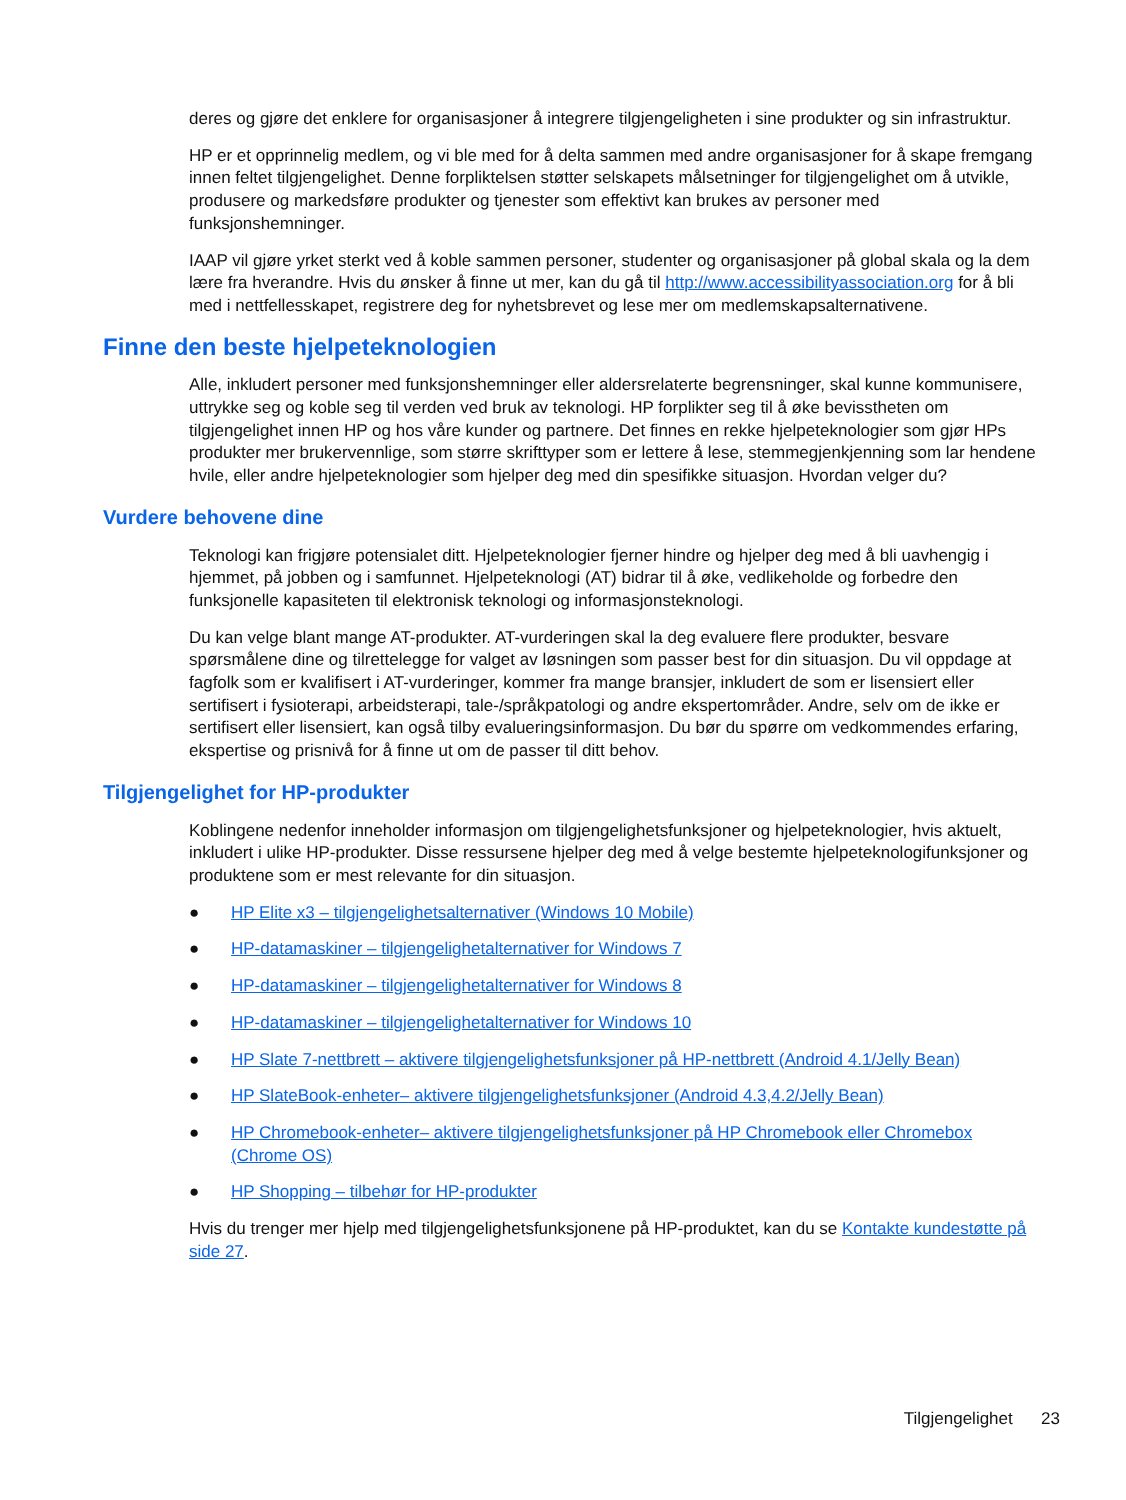deres og gjøre det enklere for organisasjoner å integrere tilgjengeligheten i sine produkter og sin infrastruktur.
HP er et opprinnelig medlem, og vi ble med for å delta sammen med andre organisasjoner for å skape fremgang innen feltet tilgjengelighet. Denne forpliktelsen støtter selskapets målsetninger for tilgjengelighet om å utvikle, produsere og markedsføre produkter og tjenester som effektivt kan brukes av personer med funksjonshemninger.
IAAP vil gjøre yrket sterkt ved å koble sammen personer, studenter og organisasjoner på global skala og la dem lære fra hverandre. Hvis du ønsker å finne ut mer, kan du gå til http://www.accessibilityassociation.org for å bli med i nettfellesskapet, registrere deg for nyhetsbrevet og lese mer om medlemskapsalternativene.
Finne den beste hjelpeteknologien
Alle, inkludert personer med funksjonshemninger eller aldersrelaterte begrensninger, skal kunne kommunisere, uttrykke seg og koble seg til verden ved bruk av teknologi. HP forplikter seg til å øke bevisstheten om tilgjengelighet innen HP og hos våre kunder og partnere. Det finnes en rekke hjelpeteknologier som gjør HPs produkter mer brukervennlige, som større skrifttyper som er lettere å lese, stemmegjenkjenning som lar hendene hvile, eller andre hjelpeteknologier som hjelper deg med din spesifikke situasjon. Hvordan velger du?
Vurdere behovene dine
Teknologi kan frigjøre potensialet ditt. Hjelpeteknologier fjerner hindre og hjelper deg med å bli uavhengig i hjemmet, på jobben og i samfunnet. Hjelpeteknologi (AT) bidrar til å øke, vedlikeholde og forbedre den funksjonelle kapasiteten til elektronisk teknologi og informasjonsteknologi.
Du kan velge blant mange AT-produkter. AT-vurderingen skal la deg evaluere flere produkter, besvare spørsmålene dine og tilrettelegge for valget av løsningen som passer best for din situasjon. Du vil oppdage at fagfolk som er kvalifisert i AT-vurderinger, kommer fra mange bransjer, inkludert de som er lisensiert eller sertifisert i fysioterapi, arbeidsterapi, tale-/språkpatologi og andre ekspertområder. Andre, selv om de ikke er sertifisert eller lisensiert, kan også tilby evalueringsinformasjon. Du bør du spørre om vedkommendes erfaring, ekspertise og prisnivå for å finne ut om de passer til ditt behov.
Tilgjengelighet for HP-produkter
Koblingene nedenfor inneholder informasjon om tilgjengelighetsfunksjoner og hjelpeteknologier, hvis aktuelt, inkludert i ulike HP-produkter. Disse ressursene hjelper deg med å velge bestemte hjelpeteknologifunksjoner og produktene som er mest relevante for din situasjon.
● HP Elite x3 – tilgjengelighetsalternativer (Windows 10 Mobile)
● HP-datamaskiner – tilgjengelighetalternativer for Windows 7
● HP-datamaskiner – tilgjengelighetalternativer for Windows 8
● HP-datamaskiner – tilgjengelighetalternativer for Windows 10
● HP Slate 7-nettbrett – aktivere tilgjengelighetsfunksjoner på HP-nettbrett (Android 4.1/Jelly Bean)
● HP SlateBook-enheter– aktivere tilgjengelighetsfunksjoner (Android 4.3,4.2/Jelly Bean)
● HP Chromebook-enheter– aktivere tilgjengelighetsfunksjoner på HP Chromebook eller Chromebox (Chrome OS)
● HP Shopping – tilbehør for HP-produkter
Hvis du trenger mer hjelp med tilgjengelighetsfunksjonene på HP-produktet, kan du se Kontakte kundestøtte på side 27.
Tilgjengelighet 23